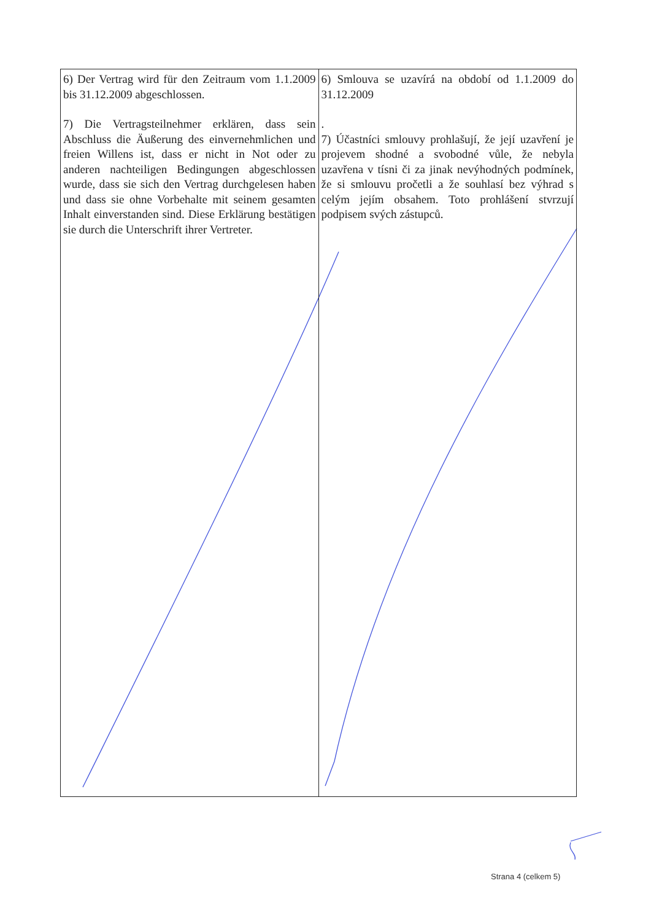| 6) Der Vertrag wird für den Zeitraum vom 1.1.2009 bis 31.12.2009 abgeschlossen. 7) Die Vertragsteilnehmer erklären, dass sein Abschluss die Äußerung des einvernehmlichen und freien Willens ist, dass er nicht in Not oder zu anderen nachteiligen Bedingungen abgeschlossen wurde, dass sie sich den Vertrag durchgelesen haben und dass sie ohne Vorbehalte mit seinem gesamten Inhalt einverstanden sind. Diese Erklärung bestätigen sie durch die Unterschrift ihrer Vertreter. | 6) Smlouva se uzavírá na období od 1.1.2009 do 31.12.2009 . 7) Účastníci smlouvy prohlašují, že její uzavření je projevem shodné a svobodné vůle, že nebyla uzavřena v tísni či za jinak nevýhodných podmínek, že si smlouvu pročetli a že souhlasí bez výhrad s celým jejím obsahem. Toto prohlášení stvrzují podpisem svých zástupců. |
Strana 4 (celkem 5)